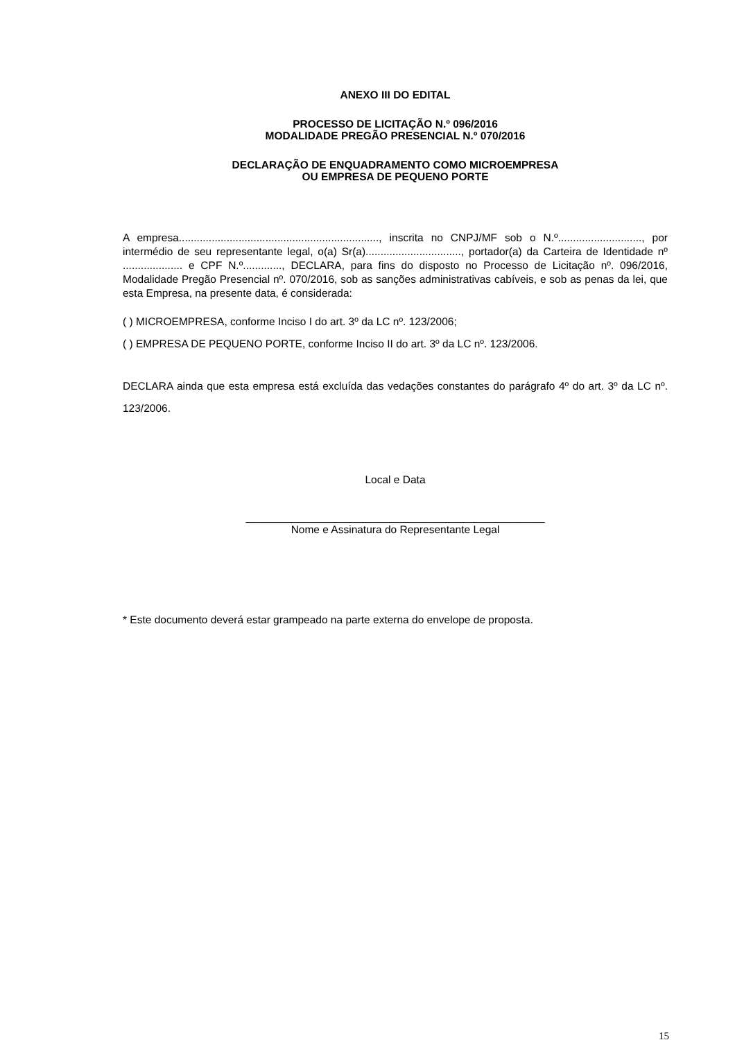ANEXO III DO EDITAL
PROCESSO DE LICITAÇÃO N.º 096/2016
MODALIDADE PREGÃO PRESENCIAL N.º 070/2016
DECLARAÇÃO DE ENQUADRAMENTO COMO MICROEMPRESA
OU EMPRESA DE PEQUENO PORTE
A empresa..................................................................., inscrita no CNPJ/MF sob o N.º............................, por intermédio de seu representante legal, o(a) Sr(a)................................, portador(a) da Carteira de Identidade nº .................... e CPF N.º............., DECLARA, para fins do disposto no Processo de Licitação nº. 096/2016, Modalidade Pregão Presencial nº. 070/2016, sob as sanções administrativas cabíveis, e sob as penas da lei, que esta Empresa, na presente data, é considerada:
( ) MICROEMPRESA, conforme Inciso I do art. 3º da LC nº. 123/2006;
( ) EMPRESA DE PEQUENO PORTE, conforme Inciso II do art. 3º da LC nº. 123/2006.
DECLARA ainda que esta empresa está excluída das vedações constantes do parágrafo 4º do art. 3º da LC nº. 123/2006.
Local e Data
__________________________________________________
Nome e Assinatura do Representante Legal
* Este documento deverá estar grampeado na parte externa do envelope de proposta.
15